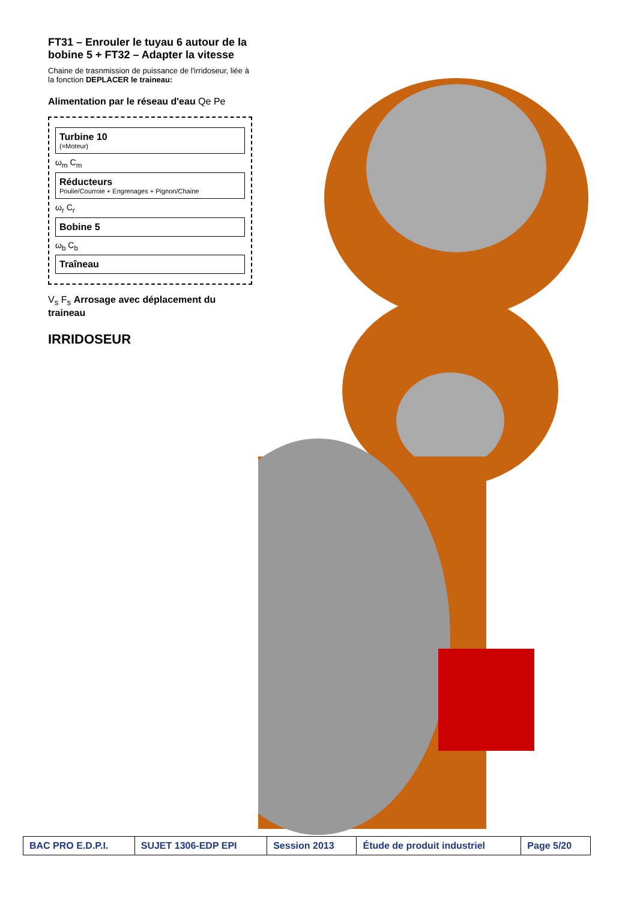FT31 – Enrouler le tuyau 6 autour de la bobine 5 + FT32 – Adapter la vitesse
Chaine de trasnmission de puissance de l'irridoseur, liée à la fonction DEPLACER le traineau:
Alimentation par le réseau d'eau Qe Pe
Turbine 10
(=Moteur)
ω<sub>m</sub> C<sub>m</sub>
Réducteurs
Poulie/Courroie + Engrenages + Pignon/Chaine
ω<sub>r</sub> C<sub>r</sub>
Bobine 5
ω<sub>b</sub> C<sub>b</sub>
Traîneau
V<sub>s</sub> F<sub>s</sub> Arrosage avec déplacement du traineau
IRRIDOSEUR
| BAC PRO E.D.P.I. | SUJET 1306-EDP EPI | Session 2013 | Étude de produit industriel | Page 5/20 |